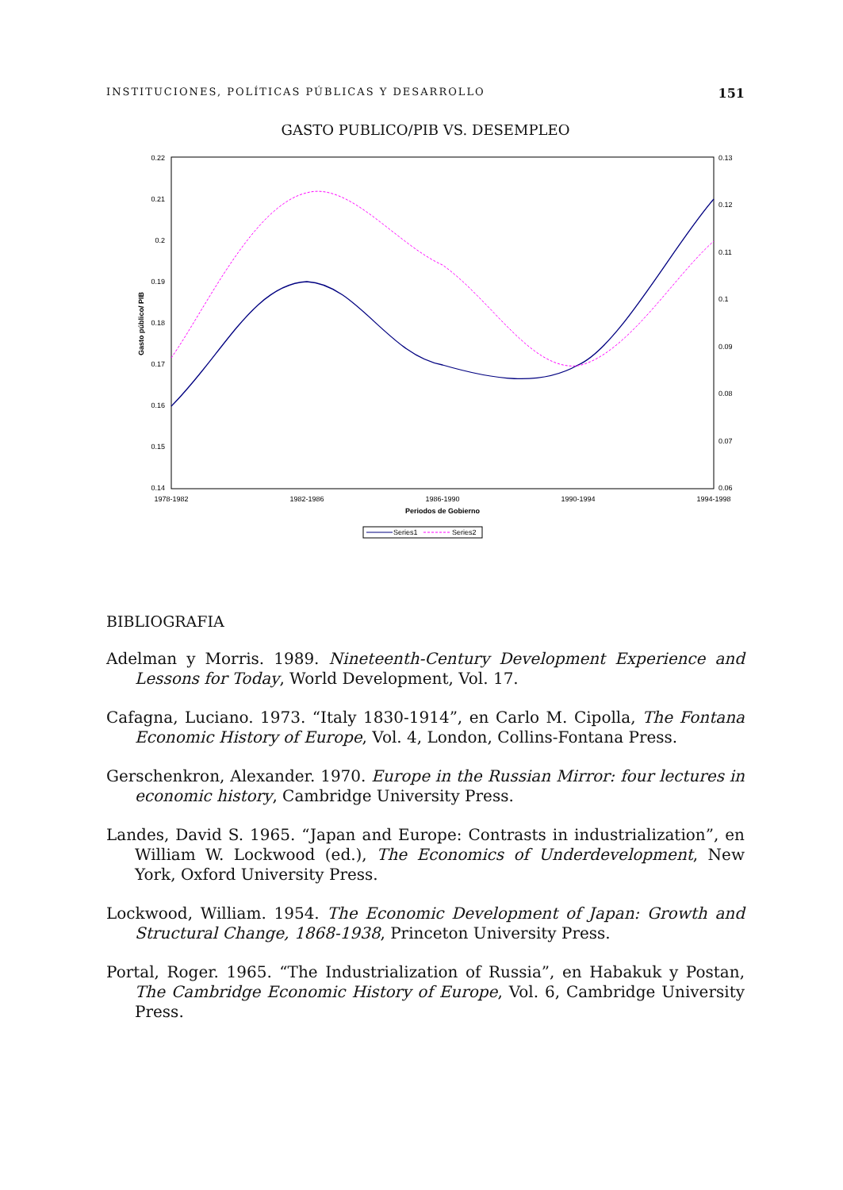INSTITUCIONES, POLÍTICAS PÚBLICAS Y DESARROLLO 151
GASTO PUBLICO/PIB VS. DESEMPLEO
0.22
0.21
0.2
0.19
0.18
0.17
0.16
0.15
0.14
0.13
0.12
0.11
0.1
0.09
0.08
0.07
0.06
1978-1982
1982-1986
1986-1990
1990-1994
1994-1998
Periodos de Gobierno
Gasto público/ PIB
Series1
Series2
BIBLIOGRAFIA
Adelman y Morris. 1989. Nineteenth-Century Development Experience and Lessons for Today, World Development, Vol. 17.
Cafagna, Luciano. 1973. “Italy 1830-1914”, en Carlo M. Cipolla, The Fontana Economic History of Europe, Vol. 4, London, Collins-Fontana Press.
Gerschenkron, Alexander. 1970. Europe in the Russian Mirror: four lectures in economic history, Cambridge University Press.
Landes, David S. 1965. “Japan and Europe: Contrasts in industrialization”, en William W. Lockwood (ed.), The Economics of Underdevelopment, New York, Oxford University Press.
Lockwood, William. 1954. The Economic Development of Japan: Growth and Structural Change, 1868-1938, Princeton University Press.
Portal, Roger. 1965. “The Industrialization of Russia”, en Habakuk y Postan, The Cambridge Economic History of Europe, Vol. 6, Cambridge University Press.